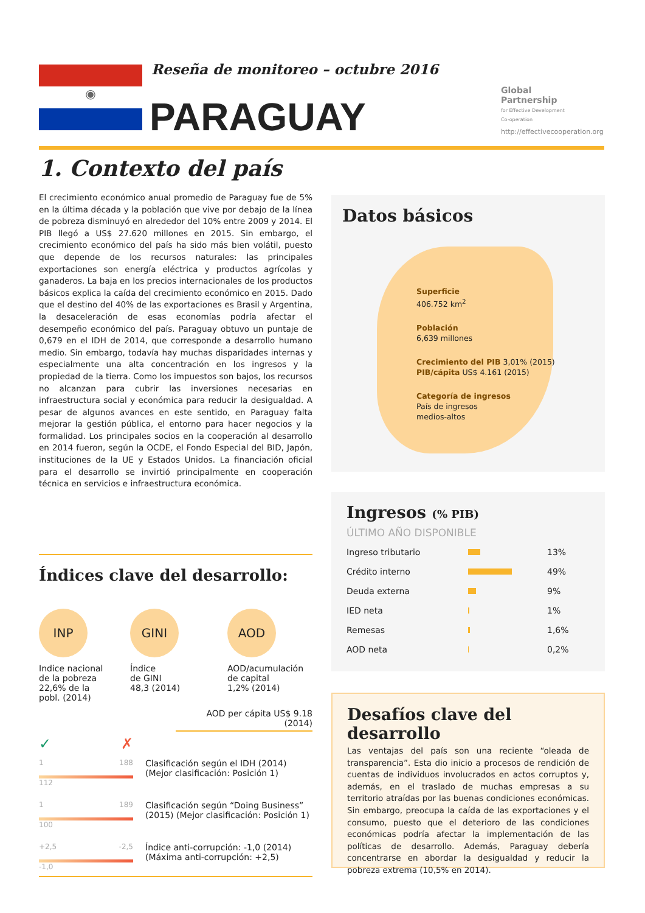◉
Reseña de monitoreo – octubre 2016
PARAGUAY
Global
Partnership
for Effective Development
Co-operation
http://effectivecooperation.org
1. Contexto del país
El crecimiento económico anual promedio de Paraguay fue de 5% en la última década y la población que vive por debajo de la línea de pobreza disminuyó en alrededor del 10% entre 2009 y 2014. El PIB llegó a US$ 27.620 millones en 2015. Sin embargo, el crecimiento económico del país ha sido más bien volátil, puesto que depende de los recursos naturales: las principales exportaciones son energía eléctrica y productos agrícolas y ganaderos. La baja en los precios internacionales de los productos básicos explica la caída del crecimiento económico en 2015. Dado que el destino del 40% de las exportaciones es Brasil y Argentina, la desaceleración de esas economías podría afectar el desempeño económico del país. Paraguay obtuvo un puntaje de 0,679 en el IDH de 2014, que corresponde a desarrollo humano medio. Sin embargo, todavía hay muchas disparidades internas y especialmente una alta concentración en los ingresos y la propiedad de la tierra. Como los impuestos son bajos, los recursos no alcanzan para cubrir las inversiones necesarias en infraestructura social y económica para reducir la desigualdad. A pesar de algunos avances en este sentido, en Paraguay falta mejorar la gestión pública, el entorno para hacer negocios y la formalidad. Los principales socios en la cooperación al desarrollo en 2014 fueron, según la OCDE, el Fondo Especial del BID, Japón, instituciones de la UE y Estados Unidos. La financiación oficial para el desarrollo se invirtió principalmente en cooperación técnica en servicios e infraestructura económica.
Datos básicos
Superficie
406.752 km<sup>2</sup>
Población
6,639 millones
Crecimiento del PIB 3,01% (2015)
PIB/cápita US$ 4.161 (2015)
Categoría de ingresos
País de ingresos
medios-altos
Ingresos (% PIB)
ÚLTIMO AÑO DISPONIBLE
| Ingreso tributario | | 13% |
| Crédito interno | | 49% |
| Deuda externa | | 9% |
| IED neta | | 1% |
| Remesas | | 1,6% |
| AOD neta | | 0,2% |
Desafíos clave del desarrollo
Las ventajas del país son una reciente “oleada de transparencia”. Esta dio inicio a procesos de rendición de cuentas de individuos involucrados en actos corruptos y, además, en el traslado de muchas empresas a su territorio atraídas por las buenas condiciones económicas. Sin embargo, preocupa la caída de las exportaciones y el consumo, puesto que el deterioro de las condiciones económicas podría afectar la implementación de las políticas de desarrollo. Además, Paraguay debería concentrarse en abordar la desigualdad y reducir la pobreza extrema (10,5% en 2014).
Índices clave del desarrollo:
INP
Indice nacional
de la pobreza
22,6% de la
pobl. (2014)
GINI
Índice
de GINI
48,3 (2014)
AOD
AOD/acumulación
de capital
1,2% (2014)
AOD per cápita US$ 9.18 (2014)
✓ ✗
1 188
112
Clasificación según el IDH (2014)
(Mejor clasificación: Posición 1)
1 189
100
Clasificación según “Doing Business”
(2015) (Mejor clasificación: Posición 1)
+2,5 -2,5
-1,0
Índice anti-corrupción: -1,0 (2014)
(Máxima anti-corrupción: +2,5)